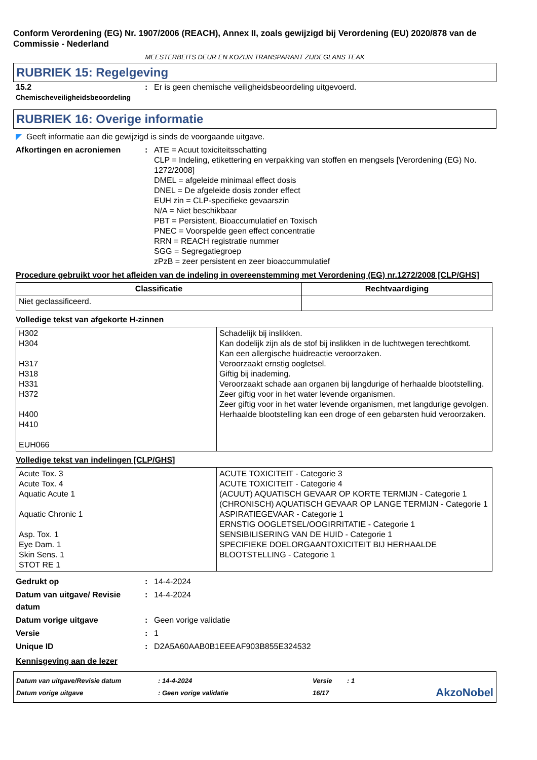Conform Verordening (EG) Nr. 1907/2006 (REACH), Annex II, zoals gewijzigd bij Verordening (EU) 2020/878 van de Commissie - Nederland
MEESTERBEITS DEUR EN KOZIJN TRANSPARANT ZIJDEGLANS TEAK
RUBRIEK 15: Regelgeving
15.2
Chemischeveiligheidsbeoordeling
: Er is geen chemische veiligheidsbeoordeling uitgevoerd.
RUBRIEK 16: Overige informatie
◤ Geeft informatie aan die gewijzigd is sinds de voorgaande uitgave.
Afkortingen en acroniemen : ATE = Acuut toxiciteitsschatting
CLP = Indeling, etikettering en verpakking van stoffen en mengsels [Verordening (EG) No. 1272/2008]
DMEL = afgeleide minimaal effect dosis
DNEL = De afgeleide dosis zonder effect
EUH zin = CLP-specifieke gevaarszin
N/A = Niet beschikbaar
PBT = Persistent, Bioaccumulatief en Toxisch
PNEC = Voorspelde geen effect concentratie
RRN = REACH registratie nummer
SGG = Segregatiegroep
zPzB = zeer persistent en zeer bioaccummulatief
Procedure gebruikt voor het afleiden van de indeling in overeenstemming met Verordening (EG) nr.1272/2008 [CLP/GHS]
| Classificatie | Rechtvaardiging |
| --- | --- |
| Niet geclassificeerd. | |
Volledige tekst van afgekorte H-zinnen
| H302 H304 H317 H318 H331 H372 H400 H410 EUH066 | Schadelijk bij inslikken. Kan dodelijk zijn als de stof bij inslikken in de luchtwegen terechtkomt. Kan een allergische huidreactie veroorzaken. Veroorzaakt ernstig oogletsel. Giftig bij inademing. Veroorzaakt schade aan organen bij langdurige of herhaalde blootstelling. Zeer giftig voor in het water levende organismen. Zeer giftig voor in het water levende organismen, met langdurige gevolgen. Herhaalde blootstelling kan een droge of een gebarsten huid veroorzaken. |
Volledige tekst van indelingen [CLP/GHS]
| Acute Tox. 3 Acute Tox. 4 Aquatic Acute 1 Aquatic Chronic 1 Asp. Tox. 1 Eye Dam. 1 Skin Sens. 1 STOT RE 1 | ACUTE TOXICITEIT - Categorie 3 ACUTE TOXICITEIT - Categorie 4 (ACUUT) AQUATISCH GEVAAR OP KORTE TERMIJN - Categorie 1 (CHRONISCH) AQUATISCH GEVAAR OP LANGE TERMIJN - Categorie 1 ASPIRATIEGEVAAR - Categorie 1 ERNSTIG OOGLETSEL/OOGIRRITATIE - Categorie 1 SENSIBILISERING VAN DE HUID - Categorie 1 SPECIFIEKE DOELORGAANTOXICITEIT BIJ HERHAALDE BLOOTSTELLING - Categorie 1 |
Gedrukt op : 14-4-2024
Datum van uitgave/ Revisie datum
: 14-4-2024
Datum vorige uitgave : Geen vorige validatie
Versie : 1
Unique ID : D2A5A60AAB0B1EEEAF903B855E324532
Kennisgeving aan de lezer
Datum van uitgave/Revisie datum
Datum vorige uitgave
: 14-4-2024
: Geen vorige validatie
Versie
16/17
: 1
AkzoNobel